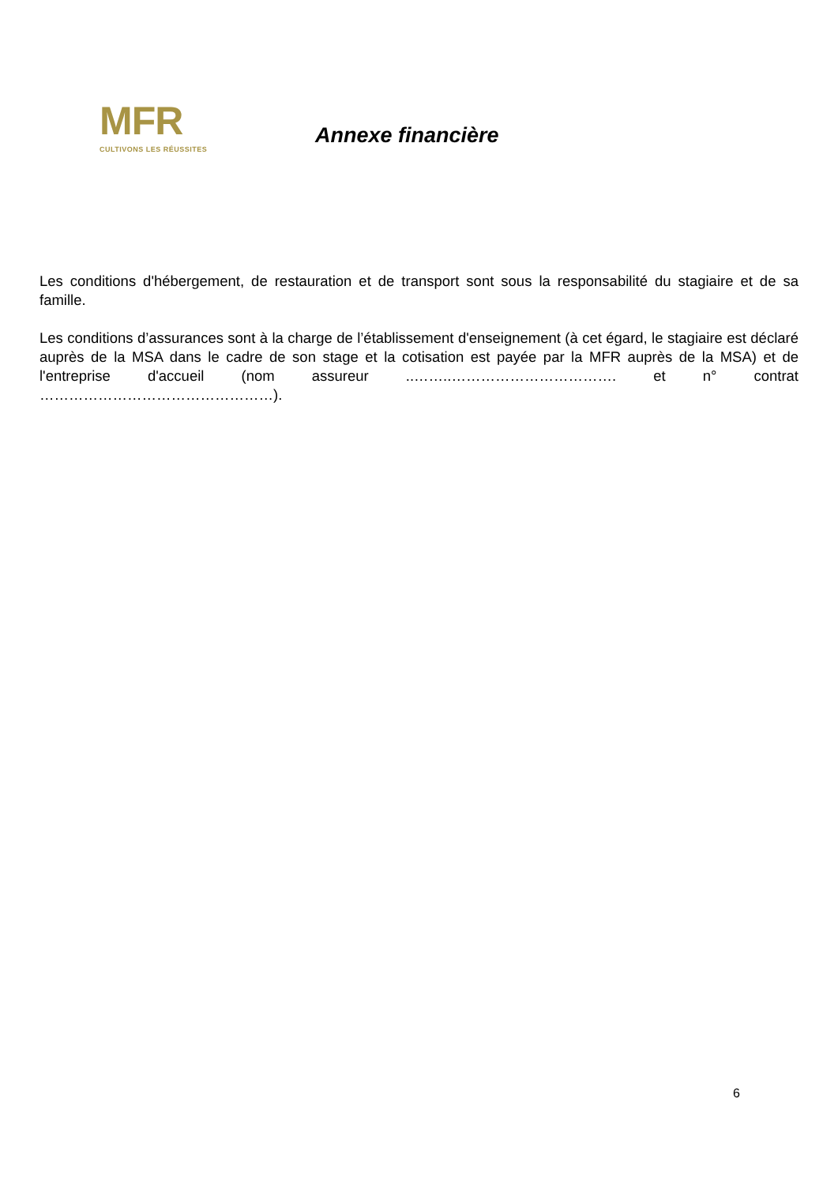MFR
CULTIVONS LES RÉUSSITES
Annexe financière
Les conditions d'hébergement, de restauration et de transport sont sous la responsabilité du stagiaire et de sa famille.
Les conditions d’assurances sont à la charge de l’établissement d'enseignement (à cet égard, le stagiaire est déclaré auprès de la MSA dans le cadre de son stage et la cotisation est payée par la MFR auprès de la MSA) et de l'entreprise d'accueil (nom assureur ..……..……………………………. et n° contrat …………………………………………).
6